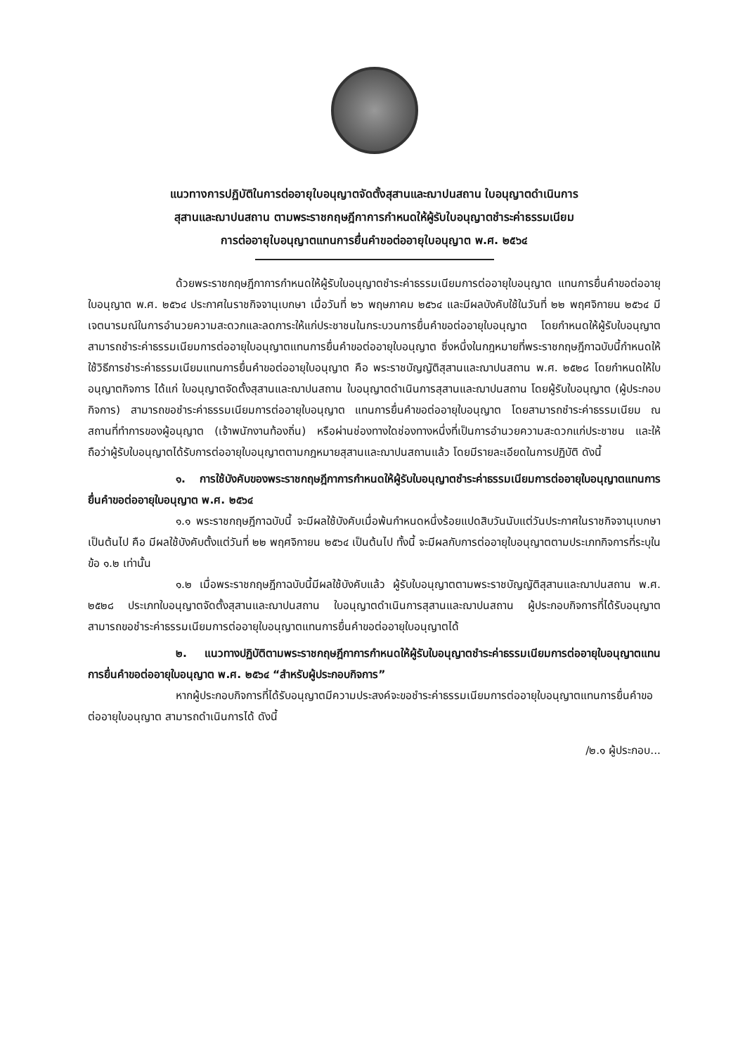แนวทางการปฏิบัติในการต่ออายุใบอนุญาตจัดตั้งสุสานและฌาปนสถาน ใบอนุญาตดำเนินการ
สุสานและฌาปนสถาน ตามพระราชกฤษฎีกาการกำหนดให้ผู้รับใบอนุญาตชำระค่าธรรมเนียม
การต่ออายุใบอนุญาตแทนการยื่นคำขอต่ออายุใบอนุญาต พ.ศ. ๒๕๖๔
ด้วยพระราชกฤษฎีกาการกำหนดให้ผู้รับใบอนุญาตชำระค่าธรรมเนียมการต่ออายุใบอนุญาต แทนการยื่นคำขอต่ออายุใบอนุญาต พ.ศ. ๒๕๖๔ ประกาศในราชกิจจานุเบกษา เมื่อวันที่ ๒๖ พฤษภาคม ๒๕๖๔ และมีผลบังคับใช้ในวันที่ ๒๒ พฤศจิกายน ๒๕๖๔ มีเจตนารมณ์ในการอำนวยความสะดวกและลดภาระให้แก่ประชาชนในกระบวนการยื่นคำขอต่ออายุใบอนุญาต โดยกำหนดให้ผู้รับใบอนุญาตสามารถชำระค่าธรรมเนียมการต่ออายุใบอนุญาตแทนการยื่นคำขอต่ออายุใบอนุญาต ซึ่งหนึ่งในกฎหมายที่พระราชกฤษฎีกาฉบับนี้กำหนดให้ใช้วิธีการชำระค่าธรรมเนียมแทนการยื่นคำขอต่ออายุใบอนุญาต คือ พระราชบัญญัติสุสานและฌาปนสถาน พ.ศ. ๒๕๒๘ โดยกำหนดให้ใบอนุญาตกิจการ ได้แก่ ใบอนุญาตจัดตั้งสุสานและฌาปนสถาน ใบอนุญาตดำเนินการสุสานและฌาปนสถาน โดยผู้รับใบอนุญาต (ผู้ประกอบกิจการ) สามารถขอชำระค่าธรรมเนียมการต่ออายุใบอนุญาต แทนการยื่นคำขอต่ออายุใบอนุญาต โดยสามารถชำระค่าธรรมเนียม ณ สถานที่ทำการของผู้อนุญาต (เจ้าพนักงานท้องถิ่น) หรือผ่านช่องทางใดช่องทางหนึ่งที่เป็นการอำนวยความสะดวกแก่ประชาชน และให้ถือว่าผู้รับใบอนุญาตได้รับการต่ออายุใบอนุญาตตามกฎหมายสุสานและฌาปนสถานแล้ว โดยมีรายละเอียดในการปฏิบัติ ดังนี้
๑. การใช้บังคับของพระราชกฤษฎีกาการกำหนดให้ผู้รับใบอนุญาตชำระค่าธรรมเนียมการต่ออายุใบอนุญาตแทนการยื่นคำขอต่ออายุใบอนุญาต พ.ศ. ๒๕๖๔
๑.๑ พระราชกฤษฎีกาฉบับนี้ จะมีผลใช้บังคับเมื่อพ้นกำหนดหนึ่งร้อยแปดสิบวันนับแต่วันประกาศในราชกิจจานุเบกษาเป็นต้นไป คือ มีผลใช้บังคับตั้งแต่วันที่ ๒๒ พฤศจิกายน ๒๕๖๔ เป็นต้นไป ทั้งนี้ จะมีผลกับการต่ออายุใบอนุญาตตามประเภทกิจการที่ระบุในข้อ ๑.๒ เท่านั้น
๑.๒ เมื่อพระราชกฤษฎีกาฉบับนี้มีผลใช้บังคับแล้ว ผู้รับใบอนุญาตตามพระราชบัญญัติสุสานและฌาปนสถาน พ.ศ. ๒๕๒๘ ประเภทใบอนุญาตจัดตั้งสุสานและฌาปนสถาน ใบอนุญาตดำเนินการสุสานและฌาปนสถาน ผู้ประกอบกิจการที่ได้รับอนุญาตสามารถขอชำระค่าธรรมเนียมการต่ออายุใบอนุญาตแทนการยื่นคำขอต่ออายุใบอนุญาตได้
๒. แนวทางปฏิบัติตามพระราชกฤษฎีกาการกำหนดให้ผู้รับใบอนุญาตชำระค่าธรรมเนียมการต่ออายุใบอนุญาตแทนการยื่นคำขอต่ออายุใบอนุญาต พ.ศ. ๒๕๖๔ “สำหรับผู้ประกอบกิจการ”
หากผู้ประกอบกิจการที่ได้รับอนุญาตมีความประสงค์จะขอชำระค่าธรรมเนียมการต่ออายุใบอนุญาตแทนการยื่นคำขอต่ออายุใบอนุญาต สามารถดำเนินการได้ ดังนี้
/๒.๑ ผู้ประกอบ...